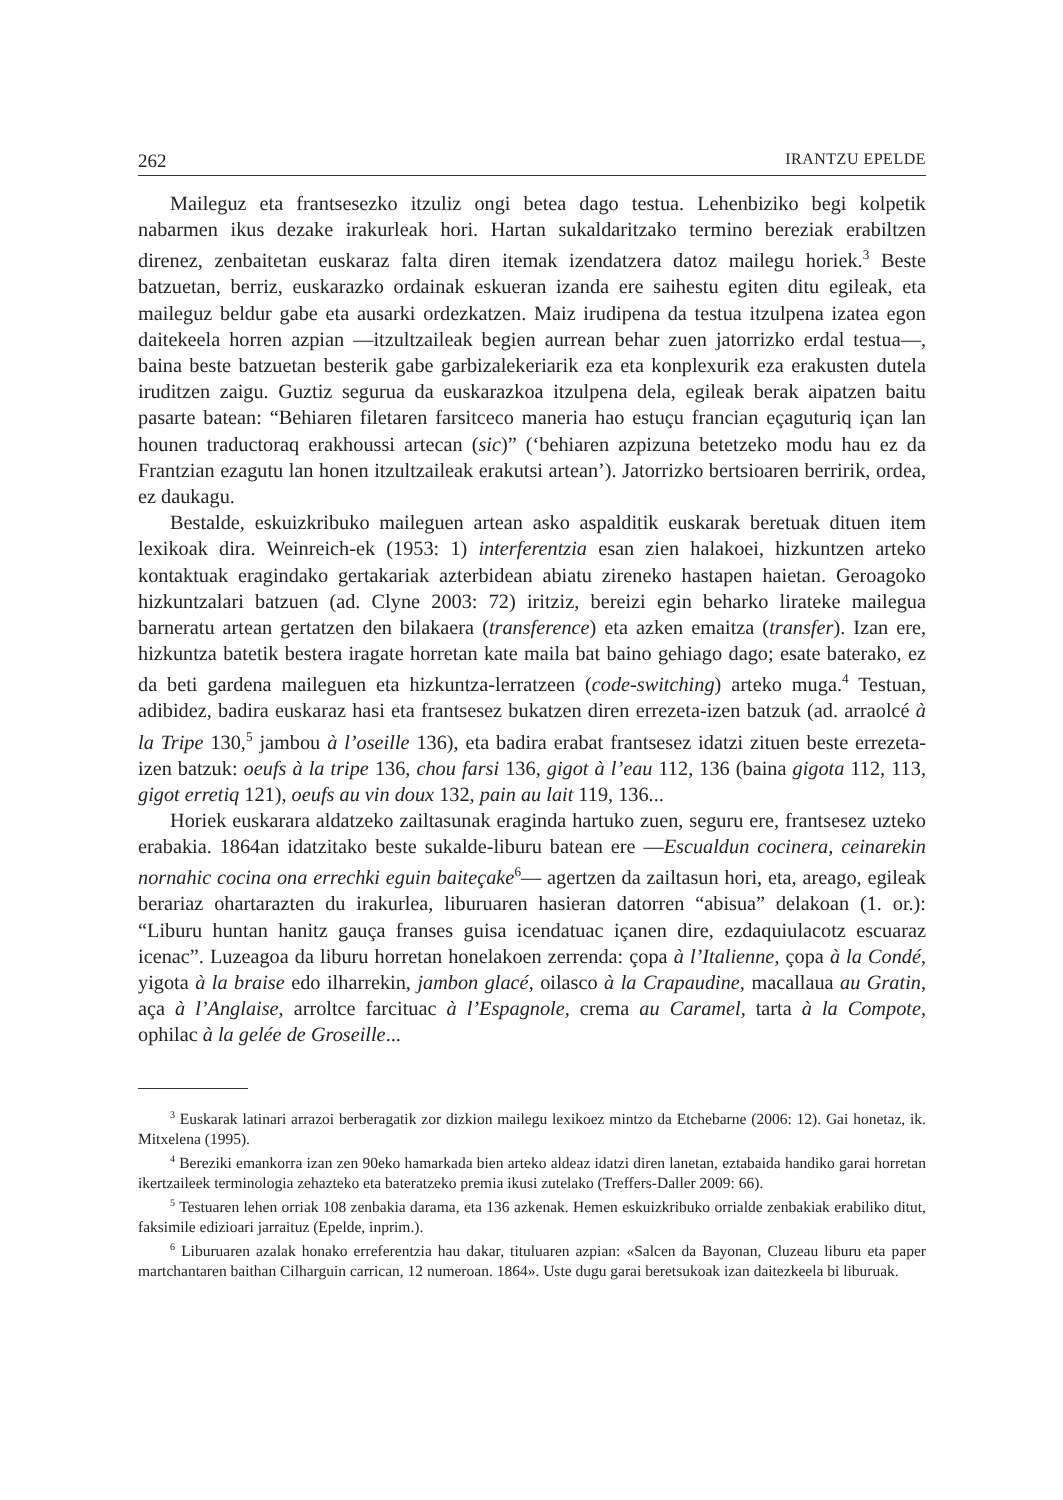262 IRANTZU EPELDE
Maileguz eta frantsesezko itzuliz ongi betea dago testua. Lehenbiziko begi kolpetik nabarmen ikus dezake irakurleak hori. Hartan sukaldaritzako termino bereziak erabiltzen direnez, zenbaitetan euskaraz falta diren itemak izendatzera datoz mailegu horiek.<sup>3</sup> Beste batzuetan, berriz, euskarazko ordainak eskueran izanda ere saihestu egiten ditu egileak, eta maileguz beldur gabe eta ausarki ordezkatzen. Maiz irudipena da testua itzulpena izatea egon daitekeela horren azpian —itzultzaileak begien aurrean behar zuen jatorrizko erdal testua—, baina beste batzuetan besterik gabe garbizalekeriarik eza eta konplexurik eza erakusten dutela iruditzen zaigu. Guztiz segurua da euskarazkoa itzulpena dela, egileak berak aipatzen baitu pasarte batean: “Behiaren filetaren farsitceco maneria hao estuçu francian eçaguturiq içan lan hounen traductoraq erakhoussi artecan (sic)” (‘behiaren azpizuna betetzeko modu hau ez da Frantzian ezagutu lan honen itzultzaileak erakutsi artean’). Jatorrizko bertsioaren berririk, ordea, ez daukagu.
Bestalde, eskuizkribuko maileguen artean asko aspalditik euskarak beretuak dituen item lexikoak dira. Weinreich-ek (1953: 1) interferentzia esan zien halakoei, hizkuntzen arteko kontaktuak eragindako gertakariak azterbidean abiatu zireneko hastapen haietan. Geroagoko hizkuntzalari batzuen (ad. Clyne 2003: 72) iritziz, bereizi egin beharko lirateke mailegua barneratu artean gertatzen den bilakaera (transference) eta azken emaitza (transfer). Izan ere, hizkuntza batetik bestera iragate horretan kate maila bat baino gehiago dago; esate baterako, ez da beti gardena maileguen eta hizkuntza-lerratzeen (code-switching) arteko muga.<sup>4</sup> Testuan, adibidez, badira euskaraz hasi eta frantsesez bukatzen diren errezeta-izen batzuk (ad. arraolcé à la Tripe 130,<sup>5</sup> jambou à l’oseille 136), eta badira erabat frantsesez idatzi zituen beste errezeta-izen batzuk: oeufs à la tripe 136, chou farsi 136, gigot à l’eau 112, 136 (baina gigota 112, 113, gigot erretiq 121), oeufs au vin doux 132, pain au lait 119, 136...
Horiek euskarara aldatzeko zailtasunak eraginda hartuko zuen, seguru ere, frantsesez uzteko erabakia. 1864an idatzitako beste sukalde-liburu batean ere —Escualdun cocinera, ceinarekin nornahic cocina ona errechki eguin baiteçake<sup>6</sup>— agertzen da zailtasun hori, eta, areago, egileak berariaz ohartarazten du irakurlea, liburuaren hasieran datorren “abisua” delakoan (1. or.): “Liburu huntan hanitz gauça franses guisa icendatuac içanen dire, ezdaquiulacotz escuaraz icenac”. Luzeagoa da liburu horretan honelakoen zerrenda: çopa à l’Italienne, çopa à la Condé, yigota à la braise edo ilharrekin, jambon glacé, oilasco à la Crapaudine, macallaua au Gratin, aça à l’Anglaise, arroltce farcituac à l’Espagnole, crema au Caramel, tarta à la Compote, ophilac à la gelée de Groseille...
<sup>3</sup> Euskarak latinari arrazoi berberagatik zor dizkion mailegu lexikoez mintzo da Etchebarne (2006: 12). Gai honetaz, ik. Mitxelena (1995).
<sup>4</sup> Bereziki emankorra izan zen 90eko hamarkada bien arteko aldeaz idatzi diren lanetan, eztabaida handiko garai horretan ikertzaileek terminologia zehazteko eta bateratzeko premia ikusi zutelako (Treffers-Daller 2009: 66).
<sup>5</sup> Testuaren lehen orriak 108 zenbakia darama, eta 136 azkenak. Hemen eskuizkribuko orrialde zenbakiak erabiliko ditut, faksimile edizioari jarraituz (Epelde, inprim.).
<sup>6</sup> Liburuaren azalak honako erreferentzia hau dakar, tituluaren azpian: «Salcen da Bayonan, Cluzeau liburu eta paper martchantaren baithan Cilharguin carrican, 12 numeroan. 1864». Uste dugu garai beretsukoak izan daitezkeela bi liburuak.